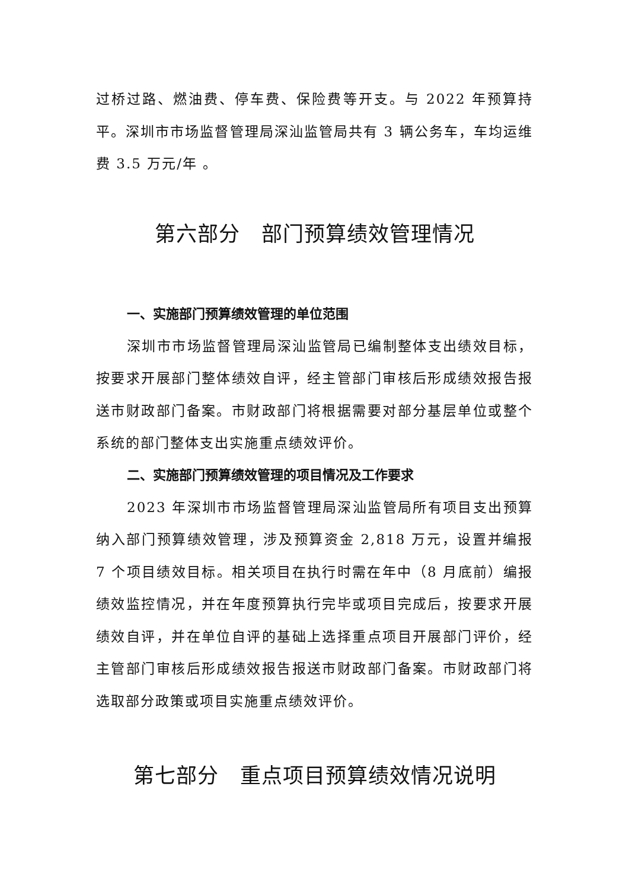过桥过路、燃油费、停车费、保险费等开支。与 2022 年预算持平。深圳市市场监督管理局深汕监管局共有 3 辆公务车，车均运维费 3.5 万元/年 。
第六部分　部门预算绩效管理情况
一、实施部门预算绩效管理的单位范围
深圳市市场监督管理局深汕监管局已编制整体支出绩效目标，按要求开展部门整体绩效自评，经主管部门审核后形成绩效报告报送市财政部门备案。市财政部门将根据需要对部分基层单位或整个系统的部门整体支出实施重点绩效评价。
二、实施部门预算绩效管理的项目情况及工作要求
2023 年深圳市市场监督管理局深汕监管局所有项目支出预算纳入部门预算绩效管理，涉及预算资金 2,818 万元，设置并编报 7 个项目绩效目标。相关项目在执行时需在年中（8 月底前）编报绩效监控情况，并在年度预算执行完毕或项目完成后，按要求开展绩效自评，并在单位自评的基础上选择重点项目开展部门评价，经主管部门审核后形成绩效报告报送市财政部门备案。市财政部门将选取部分政策或项目实施重点绩效评价。
第七部分　重点项目预算绩效情况说明